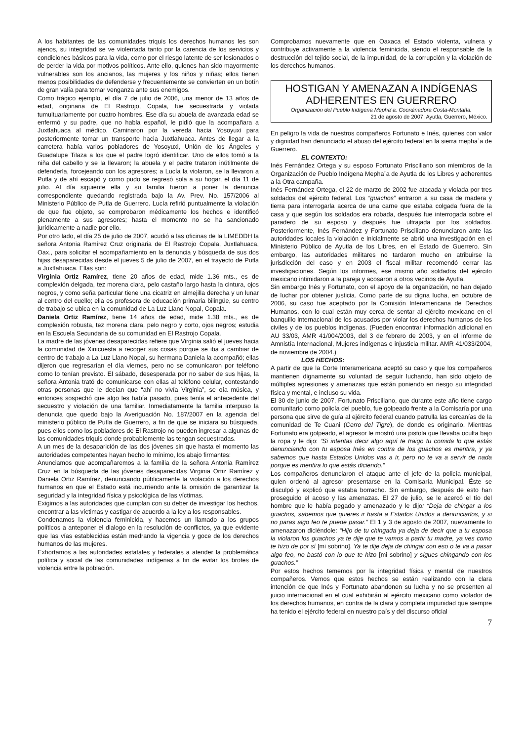A los habitantes de las comunidades triquis los derechos humanos les son ajenos, su integridad se ve violentada tanto por la carencia de los servicios y condiciones básicos para la vida, como por el riesgo latente de ser lesionados o de perder la vida por motivos políticos. Ante ello, quienes han sido mayormente vulnerables son los ancianos, las mujeres y los niños y niñas; ellos tienen menos posibilidades de defenderse y frecuentemente se convierten en un botín de gran valía para tomar venganza ante sus enemigos.
Como trágico ejemplo, el día 7 de julio de 2006, una menor de 13 años de edad, originaria de El Rastrojo, Copala, fue secuestrada y violada tumultuariamente por cuatro hombres. Ese día su abuela de avanzada edad se enfermó y su padre, que no habla español, le pidió que la acompañara a Juxtlahuaca al médico. Caminaron por la vereda hacia Yosoyuxi para posteriormente tomar un transporte hacia Juxtlahuaca. Antes de llegar a la carretera había varios pobladores de Yosoyuxi, Unión de los Ángeles y Guadalupe Tilaza a los que el padre logró identificar. Uno de ellos tomó a la niña del cabello y se la llevaron; la abuela y el padre trataron inútilmente de defenderla, forcejeando con los agresores; a Lucía la violaron, se la llevaron a Putla y de ahí escapó y como pudo se regresó sola a su hogar, el día 11 de julio. Al día siguiente ella y su familia fueron a poner la denuncia correspondiente quedando registrada bajo la Av. Prev. No. 157/2006 al Ministerio Público de Putla de Guerrero. Lucía refirió puntualmente la violación de que fue objeto, se comprobaron médicamente los hechos e identificó plenamente a sus agresores; hasta el momento no se ha sancionado jurídicamente a nadie por ello.
Por otro lado, el día 25 de julio de 2007, acudió a las oficinas de la LIMEDDH la señora Antonia Ramírez Cruz originaria de El Rastrojo Copala, Juxtlahuaca, Oax., para solicitar el acompañamiento en la denuncia y búsqueda de sus dos hijas desaparecidas desde el jueves 5 de julio de 2007, en el trayecto de Putla a Juxtlahuaca. Ellas son:
Virginia Ortiz Ramírez, tiene 20 años de edad, mide 1.36 mts., es de complexión delgada, tez morena clara, pelo castaño largo hasta la cintura, ojos negros, y como seña particular tiene una cicatriz en almejilla derecha y un lunar al centro del cuello; ella es profesora de educación primaria bilingüe, su centro de trabajo se ubica en la comunidad de La Luz Llano Nopal, Copala.
Daniela Ortiz Ramírez, tiene 14 años de edad, mide 1.38 mts., es de complexión robusta, tez morena clara, pelo negro y corto, ojos negros; estudia en la Escuela Secundaria de su comunidad en El Rastrojo Copala.
La madre de las jóvenes desaparecidas refiere que Virginia salió el jueves hacia la comunidad de Xinicuesta a recoger sus cosas porque se iba a cambiar de centro de trabajo a La Luz Llano Nopal, su hermana Daniela la acompañó; ellas dijeron que regresarían el día viernes, pero no se comunicaron por teléfono como lo tenían previsto. El sábado, desesperada por no saber de sus hijas, la señora Antonia trató de comunicarse con ellas al teléfono celular, contestando otras personas que le decían que “ahí no vivía Virginia”, se oía música, y entonces sospechó que algo les había pasado, pues tenía el antecedente del secuestro y violación de una familiar. Inmediatamente la familia interpuso la denuncia que quedo bajo la Averiguación No. 187/2007 en la agencia del ministerio público de Putla de Guerrero, a fin de que se iniciara su búsqueda, pues ellos como los pobladores de El Rastrojo no pueden ingresar a algunas de las comunidades triquis donde probablemente las tengan secuestradas.
A un mes de la desaparición de las dos jóvenes sin que hasta el momento las autoridades competentes hayan hecho lo mínimo, los abajo firmantes:
Anunciamos que acompañaremos a la familia de la señora Antonia Ramírez Cruz en la búsqueda de las jóvenes desaparecidas Virginia Ortiz Ramírez y Daniela Ortiz Ramírez, denunciando públicamente la violación a los derechos humanos en que el Estado está incurriendo ante la omisión de garantizar la seguridad y la integridad física y psicológica de las víctimas.
Exigimos a las autoridades que cumplan con su deber de investigar los hechos, encontrar a las víctimas y castigar de acuerdo a la ley a los responsables.
Condenamos la violencia feminicida, y hacemos un llamado a los grupos políticos a anteponer el dialogo en la resolución de conflictos, ya que evidente que las vías establecidas están medrando la vigencia y goce de los derechos humanos de las mujeres.
Exhortamos a las autoridades estatales y federales a atender la problemática política y social de las comunidades indígenas a fin de evitar los brotes de violencia entre la población.
Comprobamos nuevamente que en Oaxaca el Estado violenta, vulnera y contribuye activamente a la violencia feminicida, siendo el responsable de la destrucción del tejido social, de la impunidad, de la corrupción y la violación de los derechos humanos.
HOSTIGAN Y AMENAZAN A INDÍGENAS ADHERENTES EN GUERRERO
Organización del Pueblo Indígena Mepha´a. Coordinadora Costa-Montaña.
21 de agosto de 2007, Ayutla, Guerrero, México.
En peligro la vida de nuestros compañeros Fortunato e Inés, quienes con valor y dignidad han denunciado el abuso del ejército federal en la sierra mepha`a de Guerrero.
EL CONTEXTO:
Inés Fernández Ortega y su esposo Fortunato Prisciliano son miembros de la Organización de Pueblo Indígena Mepha´a de Ayutla de los Libres y adherentes a la Otra campaña.
Inés Fernández Ortega, el 22 de marzo de 2002 fue atacada y violada por tres soldados del ejército federal. Los “guachos” entraron a su casa de madera y tierra para interrogarla acerca de una carne que estaba colgada fuera de la casa y que según los soldados era robada, después fue interrogada sobre el paradero de su esposo y después fue ultrajada por los soldados. Posteriormente, Inés Fernández y Fortunato Prisciliano denunciaron ante las autoridades locales la violación e inicialmente se abrió una investigación en el Ministerio Público de Ayutla de los Libres, en el Estado de Guerrero. Sin embargo, las autoridades militares no tardaron mucho en atribuirse la jurisdicción del caso y en 2003 el fiscal militar recomendó cerrar las investigaciones. Según los informes, ese mismo año soldados del ejército mexicano intimidaron a la pareja y acosaron a otros vecinos de Ayutla.
Sin embargo Inés y Fortunato, con el apoyo de la organización, no han dejado de luchar por obtener justicia. Como parte de su digna lucha, en octubre de 2006, su caso fue aceptado por la Comisión Interamericana de Derechos Humanos, con lo cual están muy cerca de sentar al ejército mexicano en el banquillo internacional de los acusados por violar los derechos humanos de los civiles y de los pueblos indígenas. (Pueden encontrar información adicional en AU 33/03, AMR 41/004/2003, del 3 de febrero de 2003, y en el informe de Amnistía Internacional, Mujeres indígenas e injusticia militar. AMR 41/033/2004, de noviembre de 2004.)
LOS HECHOS:
A partir de que la Corte Interamericana aceptó su caso y que los compañeros mantienen dignamente su voluntad de seguir luchando, han sido objeto de múltiples agresiones y amenazas que están poniendo en riesgo su integridad física y mental, e incluso su vida.
El 30 de junio de 2007, Fortunato Prisciliano, que durante este año tiene cargo comunitario como policía del pueblo, fue golpeado frente a la Comisaría por una persona que sirve de guía al ejército federal cuando patrulla las cercanías de la comunidad de Te Cuani (Cerro del Tigre), de donde es originario. Mientras Fortunato era golpeado, el agresor le mostró una pistola que llevaba oculta bajo la ropa y le dijo: “Si intentas decir algo aquí te traigo tu comida lo que estás denunciando con tu esposa Inés en contra de los guachos es mentira, y ya sabemos que hasta Estados Unidos vas a ir, pero no te va a servir de nada porque es mentira lo que estás diciendo.”
Los compañeros denunciaron el ataque ante el jefe de la policía municipal, quien ordenó al agresor presentarse en la Comisaría Municipal. Éste se disculpó y explicó que estaba borracho. Sin embargo, después de esto han proseguido el acoso y las amenazas. El 27 de julio, se le acercó el tío del hombre que le había pegado y amenazado y le dijo: “Deja de chingar a los guachos, sabemos que quieres ir hasta a Estados Unidos a denunciarlos, y si no paras algo feo te puede pasar.” El 1 y 3 de agosto de 2007, nuevamente lo amenazaron diciéndole: “Hijo de tu chingada ya deja de decir que a tu esposa la violaron los guachos ya te dije que te vamos a partir tu madre, ya ves como te hizo de por sí [mi sobrino]. Ya te dije deja de chingar con eso o te va a pasar algo feo, no bastó con lo que te hizo [mi sobrino] y sigues chingando con los guachos.”
Por estos hechos tememos por la integridad física y mental de nuestros compañeros. Vemos que estos hechos se están realizando con la clara intención de que Inés y Fortunato abandonen su lucha y no se presenten al juicio internacional en el cual exhibirán al ejército mexicano como violador de los derechos humanos, en contra de la clara y completa impunidad que siempre ha tenido el ejército federal en nuestro país y del discurso oficial
7